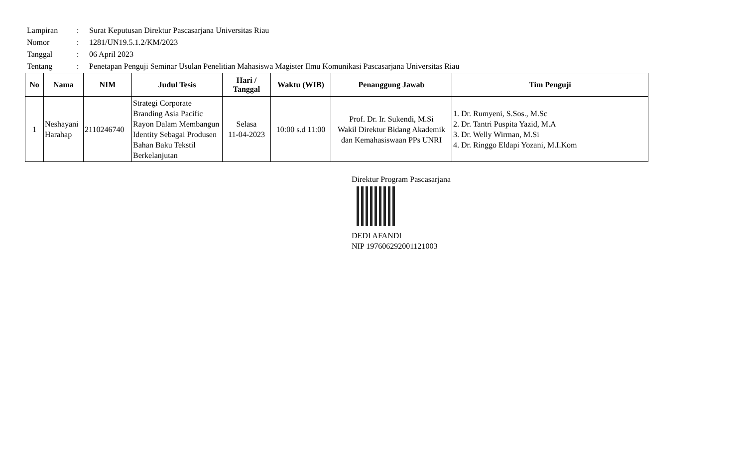| Lampiran | : | Surat Keputusan Direktur Pascasarjana Universitas Riau |
| Nomor | : | 1281/UN19.5.1.2/KM/2023 |
| Tanggal | : | 06 April 2023 |
| Tentang | : | Penetapan Penguji Seminar Usulan Penelitian Mahasiswa Magister Ilmu Komunikasi Pascasarjana Universitas Riau |
| No | Nama | NIM | Judul Tesis | Hari / Tanggal | Waktu (WIB) | Penanggung Jawab | Tim Penguji |
| --- | --- | --- | --- | --- | --- | --- | --- |
| 1 | Neshayani Harahap | 2110246740 | Strategi Corporate Branding Asia Pacific Rayon Dalam Membangun Identity Sebagai Produsen Bahan Baku Tekstil Berkelanjutan | Selasa 11-04-2023 | 10:00 s.d 11:00 | Prof. Dr. Ir. Sukendi, M.Si Wakil Direktur Bidang Akademik dan Kemahasiswaan PPs UNRI | 1. Dr. Rumyeni, S.Sos., M.Sc 2. Dr. Tantri Puspita Yazid, M.A 3. Dr. Welly Wirman, M.Si 4. Dr. Ringgo Eldapi Yozani, M.I.Kom |
Direktur Program Pascasarjana
DEDI AFANDI
NIP 197606292001121003